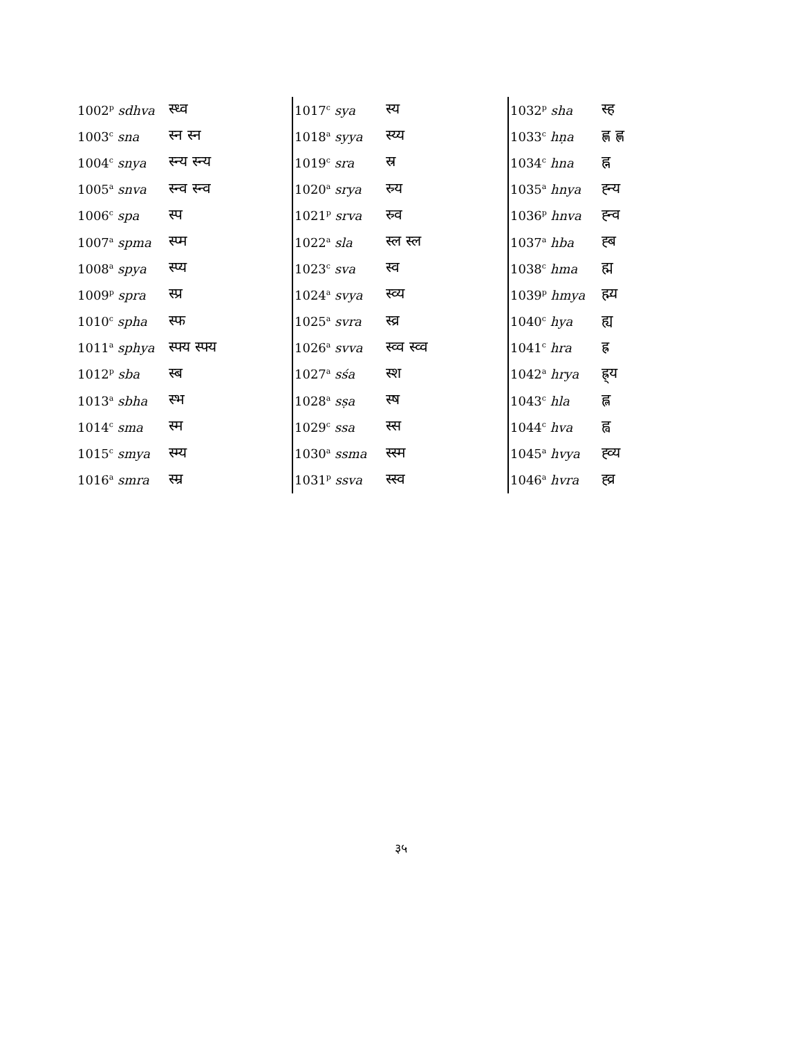| 1002<sup>p</sup> sdhva | स्ध्व |
| 1003<sup>c</sup> sna | स्न स्न |
| 1004<sup>c</sup> snya | स्न्य स्न्य |
| 1005<sup>a</sup> snva | स्न्व स्न्व |
| 1006<sup>c</sup> spa | स्प |
| 1007<sup>a</sup> spma | स्प्म |
| 1008<sup>a</sup> spya | स्प्य |
| 1009<sup>p</sup> spra | स्प्र |
| 1010<sup>c</sup> spha | स्फ |
| 1011<sup>a</sup> sphya | स्फ्य स्फ्य |
| 1012<sup>p</sup> sba | स्ब |
| 1013<sup>a</sup> sbha | स्भ |
| 1014<sup>c</sup> sma | स्म |
| 1015<sup>c</sup> smya | स्म्य |
| 1016<sup>a</sup> smra | स्म्र |
| 1017<sup>c</sup> sya | स्य |
| 1018<sup>a</sup> syya | स्य्य |
| 1019<sup>c</sup> sra | स्र |
| 1020<sup>a</sup> srya | स्र्य |
| 1021<sup>p</sup> srva | स्र्व |
| 1022<sup>a</sup> sla | स्ल स्ल |
| 1023<sup>c</sup> sva | स्व |
| 1024<sup>a</sup> svya | स्व्य |
| 1025<sup>a</sup> svra | स्व्र |
| 1026<sup>a</sup> svva | स्व्व स्व्व |
| 1027<sup>a</sup> sśa | स्श |
| 1028<sup>a</sup> sṣa | स्ष |
| 1029<sup>c</sup> ssa | स्स |
| 1030<sup>a</sup> ssma | स्स्म |
| 1031<sup>p</sup> ssva | स्स्व |
| 1032<sup>p</sup> sha | स्ह |
| 1033<sup>c</sup> hṇa | ह्ण ह्ण |
| 1034<sup>c</sup> hna | ह्न |
| 1035<sup>a</sup> hnya | ह्न्य |
| 1036<sup>p</sup> hnva | ह्न्व |
| 1037<sup>a</sup> hba | ह्ब |
| 1038<sup>c</sup> hma | ह्म |
| 1039<sup>p</sup> hmya | ह्म्य |
| 1040<sup>c</sup> hya | ह्य |
| 1041<sup>c</sup> hra | ह्र |
| 1042<sup>a</sup> hrya | ह्र्य |
| 1043<sup>c</sup> hla | ह्ल |
| 1044<sup>c</sup> hva | ह्व |
| 1045<sup>a</sup> hvya | ह्व्य |
| 1046<sup>a</sup> hvra | ह्व्र |
३५